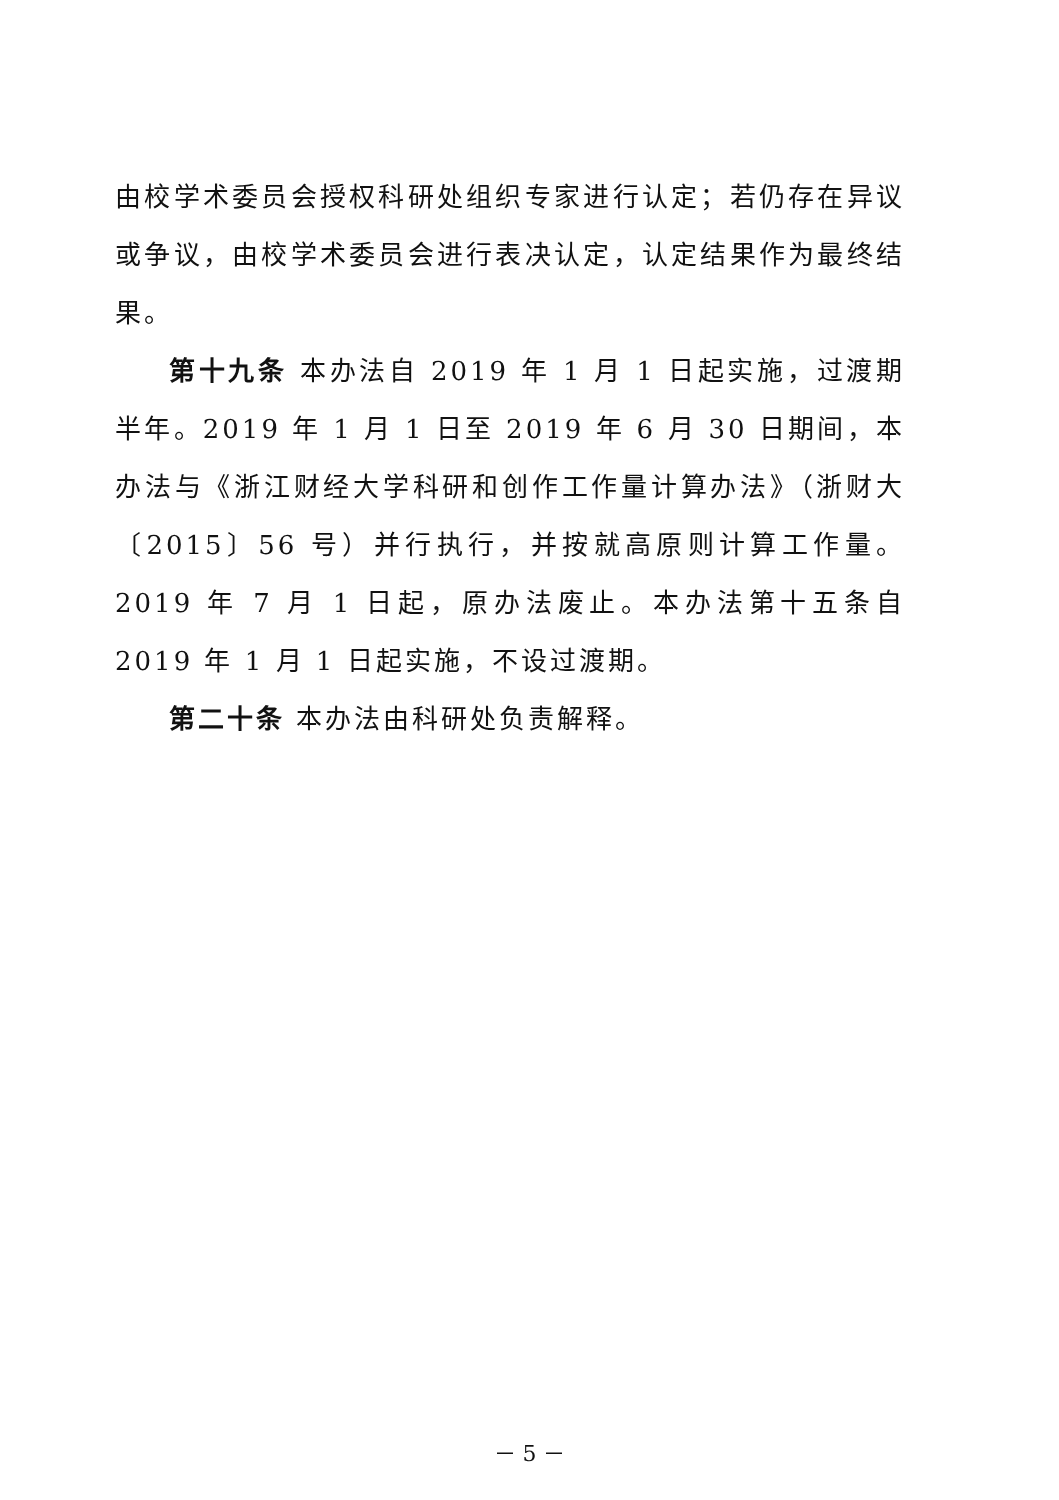由校学术委员会授权科研处组织专家进行认定；若仍存在异议或争议，由校学术委员会进行表决认定，认定结果作为最终结果。
第十九条 本办法自 2019 年 1 月 1 日起实施，过渡期半年。2019 年 1 月 1 日至 2019 年 6 月 30 日期间，本办法与《浙江财经大学科研和创作工作量计算办法》（浙财大〔2015〕56 号）并行执行，并按就高原则计算工作量。2019 年 7 月 1 日起，原办法废止。本办法第十五条自 2019 年 1 月 1 日起实施，不设过渡期。
第二十条 本办法由科研处负责解释。
－ 5 －